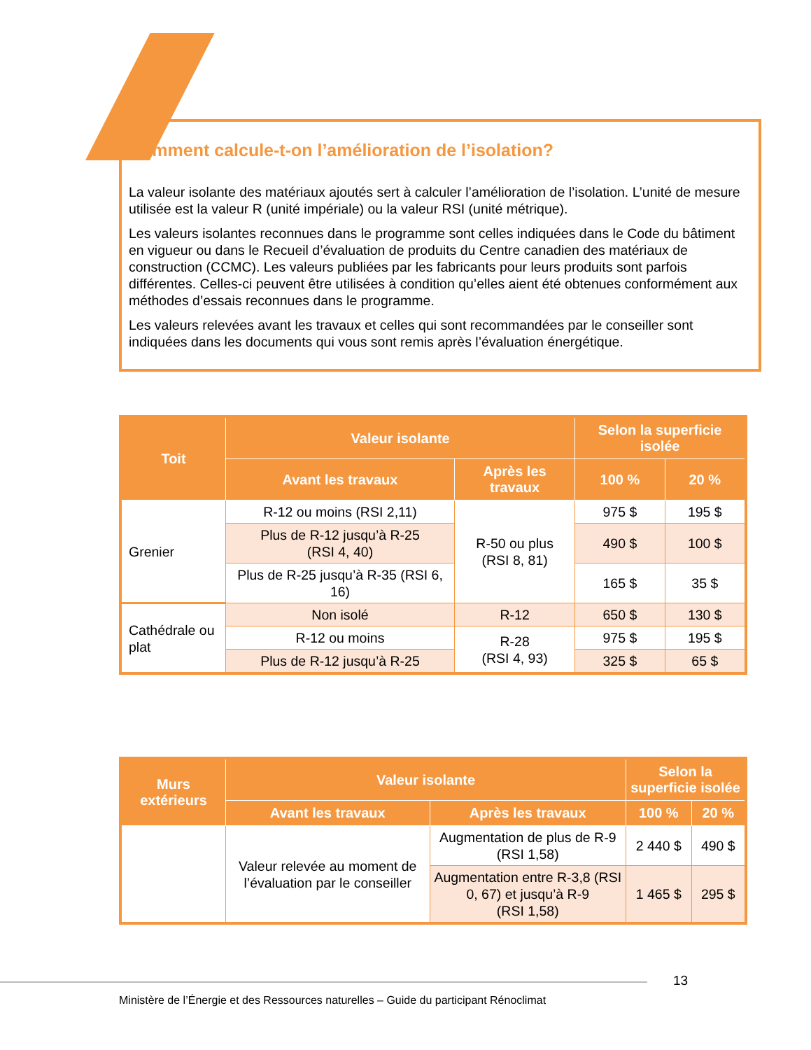Comment calcule-t-on l’amélioration de l’isolation?
La valeur isolante des matériaux ajoutés sert à calculer l’amélioration de l’isolation. L’unité de mesure utilisée est la valeur R (unité impériale) ou la valeur RSI (unité métrique).
Les valeurs isolantes reconnues dans le programme sont celles indiquées dans le Code du bâtiment en vigueur ou dans le Recueil d’évaluation de produits du Centre canadien des matériaux de construction (CCMC). Les valeurs publiées par les fabricants pour leurs produits sont parfois différentes. Celles-ci peuvent être utilisées à condition qu’elles aient été obtenues conformément aux méthodes d’essais reconnues dans le programme.
Les valeurs relevées avant les travaux et celles qui sont recommandées par le conseiller sont indiquées dans les documents qui vous sont remis après l’évaluation énergétique.
| Toit | Valeur isolante | | Selon la superficie isolée | |
| --- | --- | --- | --- | --- |
| | Avant les travaux | Après les travaux | 100 % | 20 % |
| Grenier | R-12 ou moins (RSI 2,11) | R-50 ou plus (RSI 8, 81) | 975 $ | 195 $ |
| | Plus de R-12 jusqu’à R-25 (RSI 4, 40) | | 490 $ | 100 $ |
| | Plus de R-25 jusqu’à R-35 (RSI 6, 16) | | 165 $ | 35 $ |
| Cathédrale ou plat | Non isolé | R-12 | 650 $ | 130 $ |
| | R-12 ou moins | R-28 (RSI 4, 93) | 975 $ | 195 $ |
| | Plus de R-12 jusqu’à R-25 | | 325 $ | 65 $ |
| Murs extérieurs | Valeur isolante | | Selon la superficie isolée | |
| --- | --- | --- | --- | --- |
| | Avant les travaux | Après les travaux | 100 % | 20 % |
| | Valeur relevée au moment de l’évaluation par le conseiller | Augmentation de plus de R-9 (RSI 1,58) | 2 440 $ | 490 $ |
| | | Augmentation entre R-3,8 (RSI 0, 67) et jusqu’à R-9 (RSI 1,58) | 1 465 $ | 295 $ |
13
Ministère de l’Énergie et des Ressources naturelles – Guide du participant Rénoclimat